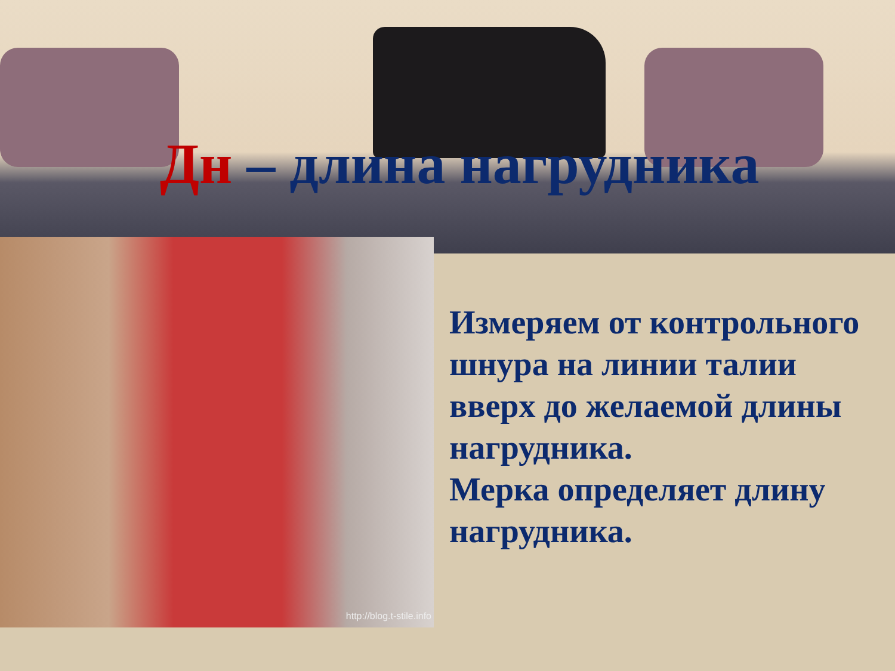Дн – длина нагрудника
http://blog.t-stile.info
Измеряем от контрольного шнура на линии талии вверх до желаемой длины нагрудника.
Мерка определяет длину нагрудника.